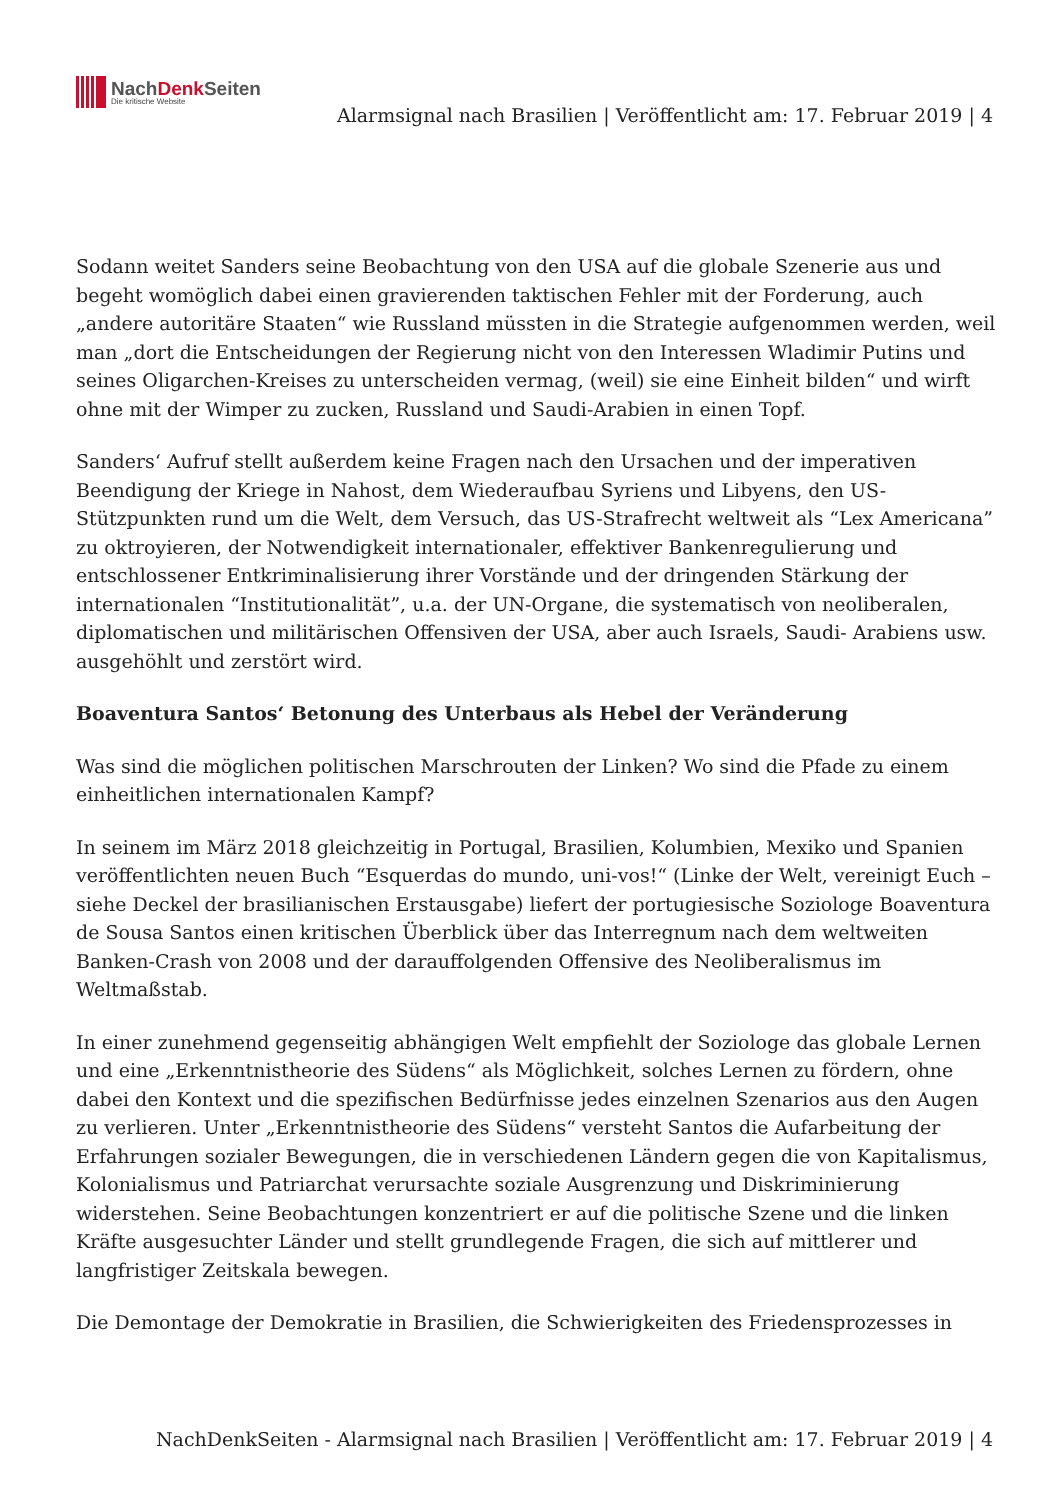NachDenk Seiten
Die kritische Website
Alarmsignal nach Brasilien | Veröffentlicht am: 17. Februar 2019 | 4
Sodann weitet Sanders seine Beobachtung von den USA auf die globale Szenerie aus und begeht womöglich dabei einen gravierenden taktischen Fehler mit der Forderung, auch „andere autoritäre Staaten“ wie Russland müssten in die Strategie aufgenommen werden, weil man „dort die Entscheidungen der Regierung nicht von den Interessen Wladimir Putins und seines Oligarchen-Kreises zu unterscheiden vermag, (weil) sie eine Einheit bilden“ und wirft ohne mit der Wimper zu zucken, Russland und Saudi-Arabien in einen Topf.
Sanders‘ Aufruf stellt außerdem keine Fragen nach den Ursachen und der imperativen Beendigung der Kriege in Nahost, dem Wiederaufbau Syriens und Libyens, den US-Stützpunkten rund um die Welt, dem Versuch, das US-Strafrecht weltweit als “Lex Americana” zu oktroyieren, der Notwendigkeit internationaler, effektiver Bankenregulierung und entschlossener Entkriminalisierung ihrer Vorstände und der dringenden Stärkung der internationalen “Institutionalität”, u.a. der UN-Organe, die systematisch von neoliberalen, diplomatischen und militärischen Offensiven der USA, aber auch Israels, Saudi- Arabiens usw. ausgehöhlt und zerstört wird.
Boaventura Santos‘ Betonung des Unterbaus als Hebel der Veränderung
Was sind die möglichen politischen Marschrouten der Linken? Wo sind die Pfade zu einem einheitlichen internationalen Kampf?
In seinem im März 2018 gleichzeitig in Portugal, Brasilien, Kolumbien, Mexiko und Spanien veröffentlichten neuen Buch “Esquerdas do mundo, uni-vos!“ (Linke der Welt, vereinigt Euch – siehe Deckel der brasilianischen Erstausgabe) liefert der portugiesische Soziologe Boaventura de Sousa Santos einen kritischen Überblick über das Interregnum nach dem weltweiten Banken-Crash von 2008 und der darauffolgenden Offensive des Neoliberalismus im Weltmaßstab.
In einer zunehmend gegenseitig abhängigen Welt empfiehlt der Soziologe das globale Lernen und eine „Erkenntnistheorie des Südens“ als Möglichkeit, solches Lernen zu fördern, ohne dabei den Kontext und die spezifischen Bedürfnisse jedes einzelnen Szenarios aus den Augen zu verlieren. Unter „Erkenntnistheorie des Südens“ versteht Santos die Aufarbeitung der Erfahrungen sozialer Bewegungen, die in verschiedenen Ländern gegen die von Kapitalismus, Kolonialismus und Patriarchat verursachte soziale Ausgrenzung und Diskriminierung widerstehen. Seine Beobachtungen konzentriert er auf die politische Szene und die linken Kräfte ausgesuchter Länder und stellt grundlegende Fragen, die sich auf mittlerer und langfristiger Zeitskala bewegen.
Die Demontage der Demokratie in Brasilien, die Schwierigkeiten des Friedensprozesses in
NachDenkSeiten - Alarmsignal nach Brasilien | Veröffentlicht am: 17. Februar 2019 | 4